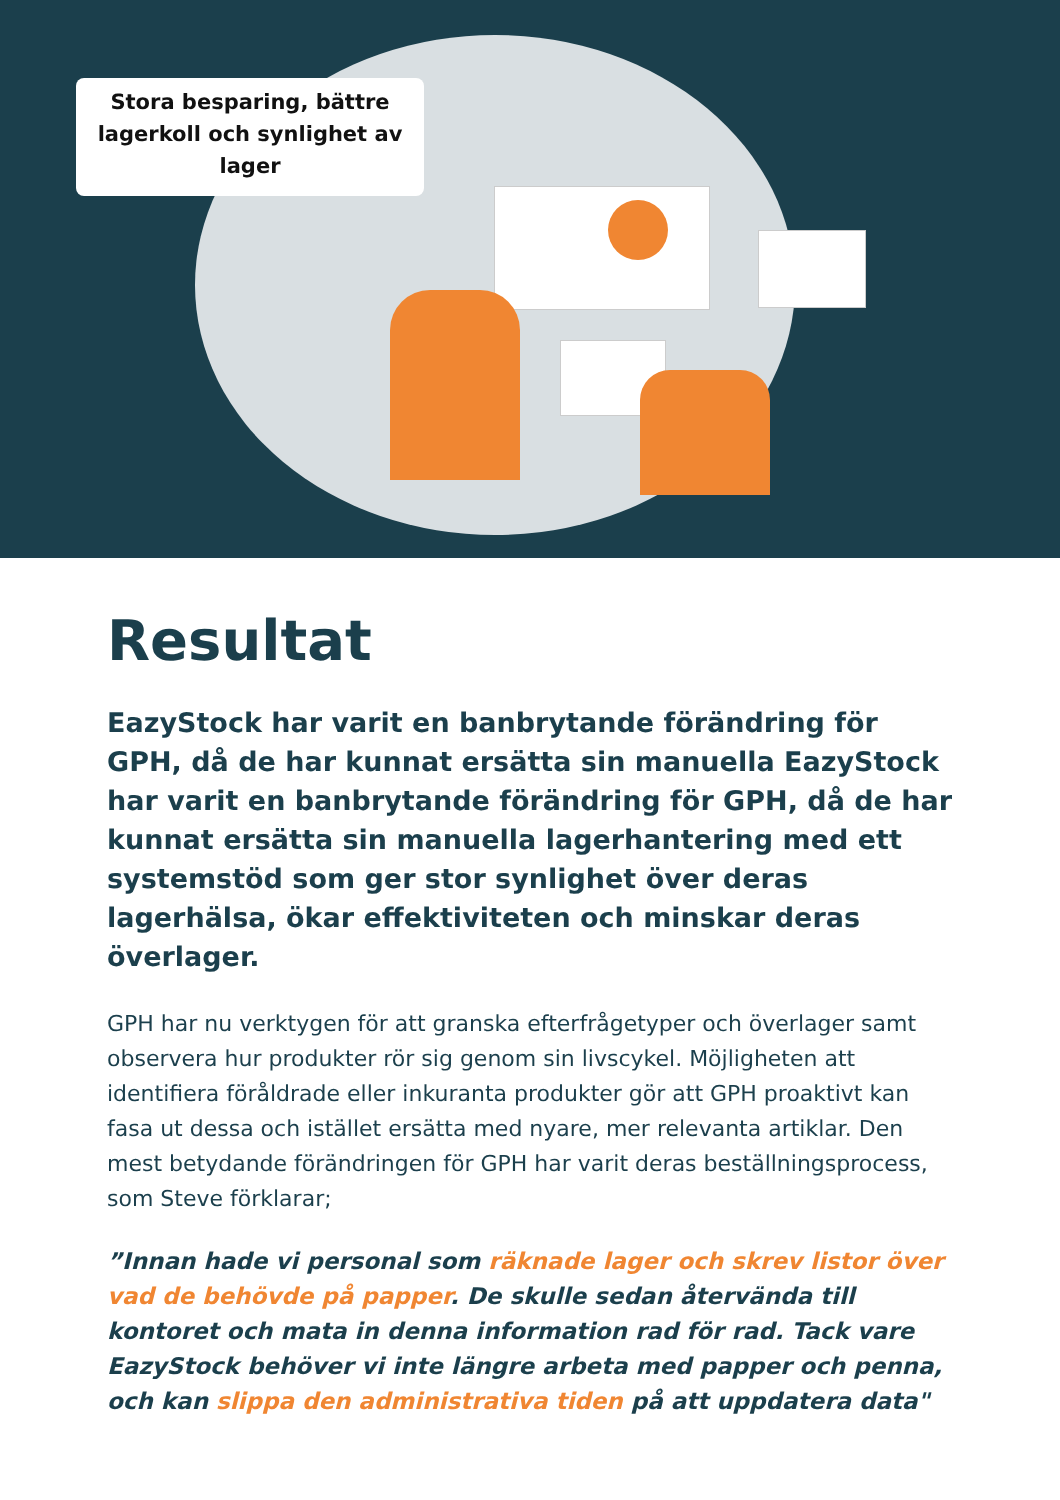Stora besparing, bättre
lagerkoll och synlighet av
lager
Resultat
EazyStock har varit en banbrytande förändring för GPH, då de har kunnat ersätta sin manuella EazyStock har varit en banbrytande förändring för GPH, då de har kunnat ersätta sin manuella lagerhantering med ett systemstöd som ger stor synlighet över deras lagerhälsa, ökar effektiviteten och minskar deras överlager.
GPH har nu verktygen för att granska efterfrågetyper och överlager samt observera hur produkter rör sig genom sin livscykel. Möjligheten att identifiera föråldrade eller inkuranta produkter gör att GPH proaktivt kan fasa ut dessa och istället ersätta med nyare, mer relevanta artiklar. Den mest betydande förändringen för GPH har varit deras beställningsprocess, som Steve förklarar;
”Innan hade vi personal som räknade lager och skrev listor över vad de behövde på papper. De skulle sedan återvända till kontoret och mata in denna information rad för rad. Tack vare EazyStock behöver vi inte längre arbeta med papper och penna, och kan slippa den administrativa tiden på att uppdatera data"